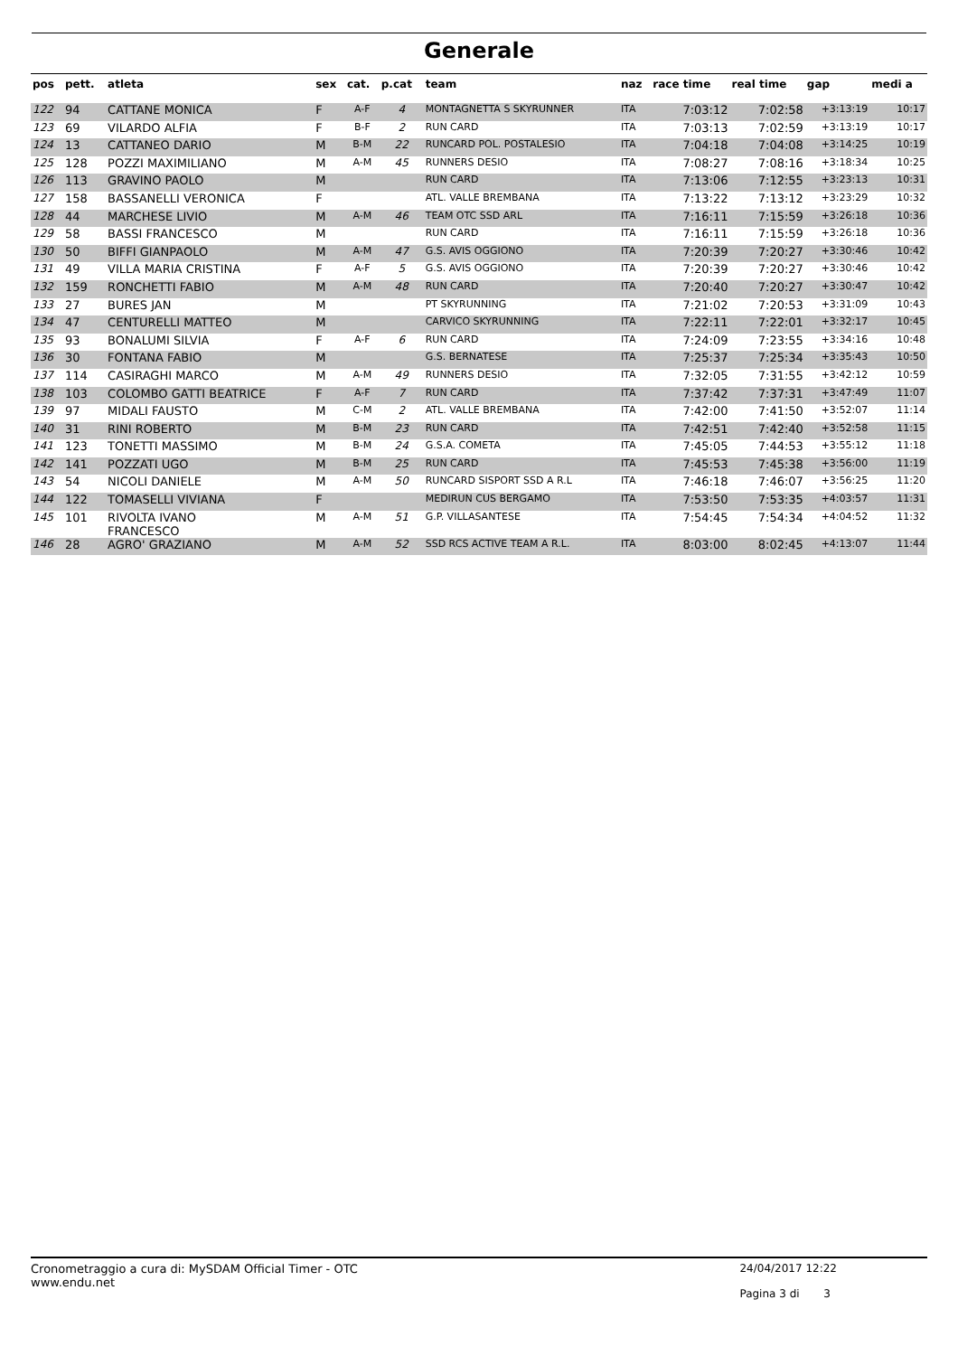Generale
| pos | pett. | atleta | sex | cat. | p.cat | team | naz | race time | real time | gap | medi a |
| --- | --- | --- | --- | --- | --- | --- | --- | --- | --- | --- | --- |
| 122 | 94 | CATTANE MONICA | F | A-F | 4 | MONTAGNETTA S SKYRUNNER | ITA | 7:03:12 | 7:02:58 | +3:13:19 | 10:17 |
| 123 | 69 | VILARDO ALFIA | F | B-F | 2 | RUN CARD | ITA | 7:03:13 | 7:02:59 | +3:13:19 | 10:17 |
| 124 | 13 | CATTANEO DARIO | M | B-M | 22 | RUNCARD POL. POSTALESIO | ITA | 7:04:18 | 7:04:08 | +3:14:25 | 10:19 |
| 125 | 128 | POZZI MAXIMILIANO | M | A-M | 45 | RUNNERS DESIO | ITA | 7:08:27 | 7:08:16 | +3:18:34 | 10:25 |
| 126 | 113 | GRAVINO PAOLO | M | | | RUN CARD | ITA | 7:13:06 | 7:12:55 | +3:23:13 | 10:31 |
| 127 | 158 | BASSANELLI VERONICA | F | | | ATL. VALLE BREMBANA | ITA | 7:13:22 | 7:13:12 | +3:23:29 | 10:32 |
| 128 | 44 | MARCHESE LIVIO | M | A-M | 46 | TEAM OTC SSD ARL | ITA | 7:16:11 | 7:15:59 | +3:26:18 | 10:36 |
| 129 | 58 | BASSI FRANCESCO | M | | | RUN CARD | ITA | 7:16:11 | 7:15:59 | +3:26:18 | 10:36 |
| 130 | 50 | BIFFI GIANPAOLO | M | A-M | 47 | G.S. AVIS OGGIONO | ITA | 7:20:39 | 7:20:27 | +3:30:46 | 10:42 |
| 131 | 49 | VILLA MARIA CRISTINA | F | A-F | 5 | G.S. AVIS OGGIONO | ITA | 7:20:39 | 7:20:27 | +3:30:46 | 10:42 |
| 132 | 159 | RONCHETTI FABIO | M | A-M | 48 | RUN CARD | ITA | 7:20:40 | 7:20:27 | +3:30:47 | 10:42 |
| 133 | 27 | BURES JAN | M | | | PT SKYRUNNING | ITA | 7:21:02 | 7:20:53 | +3:31:09 | 10:43 |
| 134 | 47 | CENTURELLI MATTEO | M | | | CARVICO SKYRUNNING | ITA | 7:22:11 | 7:22:01 | +3:32:17 | 10:45 |
| 135 | 93 | BONALUMI SILVIA | F | A-F | 6 | RUN CARD | ITA | 7:24:09 | 7:23:55 | +3:34:16 | 10:48 |
| 136 | 30 | FONTANA FABIO | M | | | G.S. BERNATESE | ITA | 7:25:37 | 7:25:34 | +3:35:43 | 10:50 |
| 137 | 114 | CASIRAGHI MARCO | M | A-M | 49 | RUNNERS DESIO | ITA | 7:32:05 | 7:31:55 | +3:42:12 | 10:59 |
| 138 | 103 | COLOMBO GATTI BEATRICE | F | A-F | 7 | RUN CARD | ITA | 7:37:42 | 7:37:31 | +3:47:49 | 11:07 |
| 139 | 97 | MIDALI FAUSTO | M | C-M | 2 | ATL. VALLE BREMBANA | ITA | 7:42:00 | 7:41:50 | +3:52:07 | 11:14 |
| 140 | 31 | RINI ROBERTO | M | B-M | 23 | RUN CARD | ITA | 7:42:51 | 7:42:40 | +3:52:58 | 11:15 |
| 141 | 123 | TONETTI MASSIMO | M | B-M | 24 | G.S.A. COMETA | ITA | 7:45:05 | 7:44:53 | +3:55:12 | 11:18 |
| 142 | 141 | POZZATI UGO | M | B-M | 25 | RUN CARD | ITA | 7:45:53 | 7:45:38 | +3:56:00 | 11:19 |
| 143 | 54 | NICOLI DANIELE | M | A-M | 50 | RUNCARD SISPORT SSD A R.L | ITA | 7:46:18 | 7:46:07 | +3:56:25 | 11:20 |
| 144 | 122 | TOMASELLI VIVIANA | F | | | MEDIRUN CUS BERGAMO | ITA | 7:53:50 | 7:53:35 | +4:03:57 | 11:31 |
| 145 | 101 | RIVOLTA IVANO FRANCESCO | M | A-M | 51 | G.P. VILLASANTESE | ITA | 7:54:45 | 7:54:34 | +4:04:52 | 11:32 |
| 146 | 28 | AGRO' GRAZIANO | M | A-M | 52 | SSD RCS ACTIVE TEAM A R.L. | ITA | 8:03:00 | 8:02:45 | +4:13:07 | 11:44 |
Cronometraggio a cura di: MySDAM Official Timer - OTC
www.endu.net
24/04/2017 12:22
Pagina 3 di 3